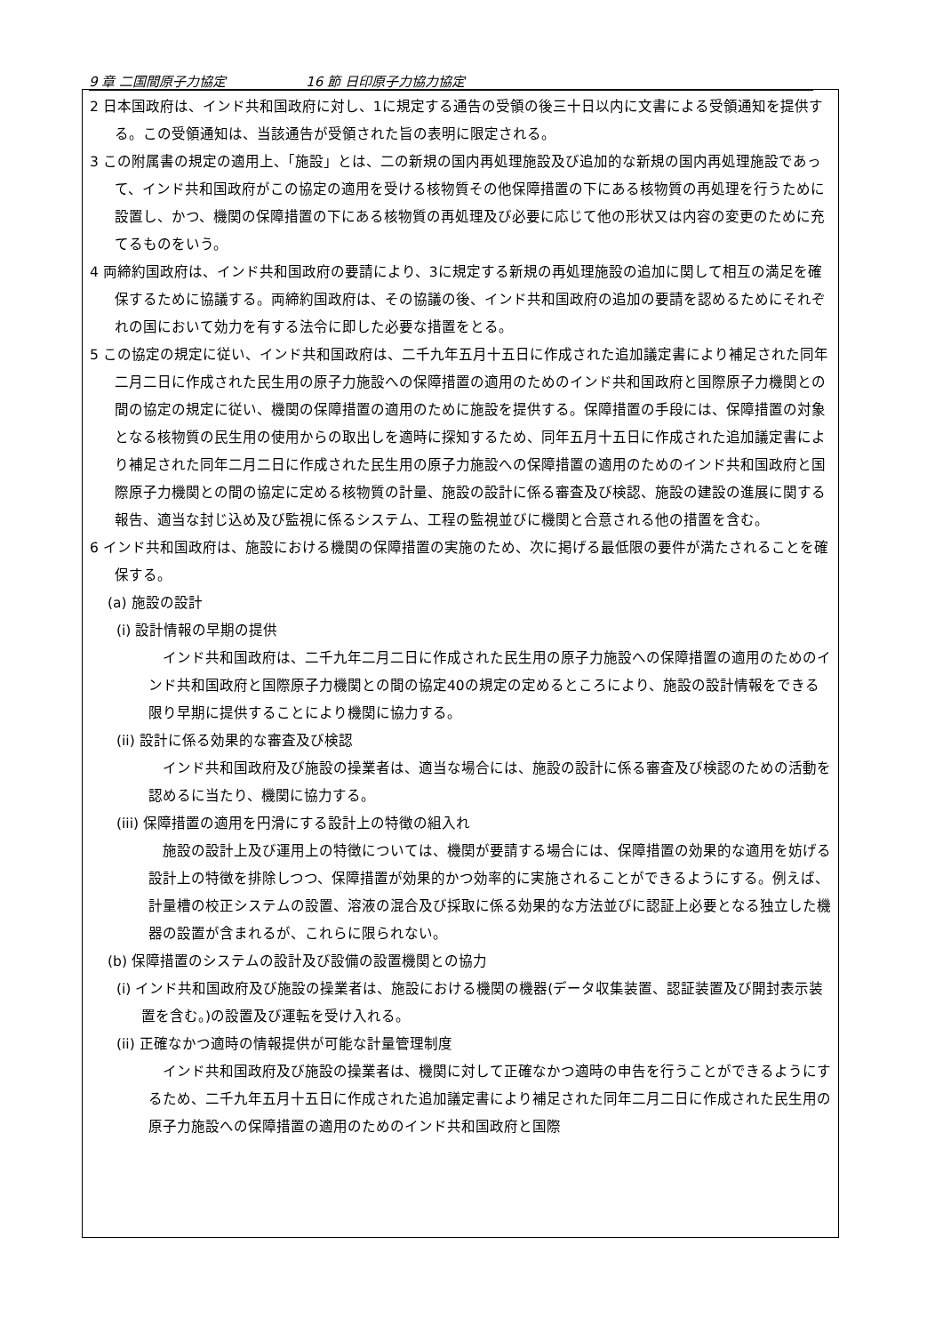9 章 二国間原子力協定 16 節 日印原子力協力協定
2 日本国政府は、インド共和国政府に対し、1に規定する通告の受領の後三十日以内に文書による受領通知を提供する。この受領通知は、当該通告が受領された旨の表明に限定される。
3 この附属書の規定の適用上、「施設」とは、二の新規の国内再処理施設及び追加的な新規の国内再処理施設であって、インド共和国政府がこの協定の適用を受ける核物質その他保障措置の下にある核物質の再処理を行うために設置し、かつ、機関の保障措置の下にある核物質の再処理及び必要に応じて他の形状又は内容の変更のために充てるものをいう。
4 両締約国政府は、インド共和国政府の要請により、3に規定する新規の再処理施設の追加に関して相互の満足を確保するために協議する。両締約国政府は、その協議の後、インド共和国政府の追加の要請を認めるためにそれぞれの国において効力を有する法令に即した必要な措置をとる。
5 この協定の規定に従い、インド共和国政府は、二千九年五月十五日に作成された追加議定書により補足された同年二月二日に作成された民生用の原子力施設への保障措置の適用のためのインド共和国政府と国際原子力機関との間の協定の規定に従い、機関の保障措置の適用のために施設を提供する。保障措置の手段には、保障措置の対象となる核物質の民生用の使用からの取出しを適時に探知するため、同年五月十五日に作成された追加議定書により補足された同年二月二日に作成された民生用の原子力施設への保障措置の適用のためのインド共和国政府と国際原子力機関との間の協定に定める核物質の計量、施設の設計に係る審査及び検認、施設の建設の進展に関する報告、適当な封じ込め及び監視に係るシステム、工程の監視並びに機関と合意される他の措置を含む。
6 インド共和国政府は、施設における機関の保障措置の実施のため、次に掲げる最低限の要件が満たされることを確保する。
(a) 施設の設計
(i) 設計情報の早期の提供
インド共和国政府は、二千九年二月二日に作成された民生用の原子力施設への保障措置の適用のためのインド共和国政府と国際原子力機関との間の協定40の規定の定めるところにより、施設の設計情報をできる限り早期に提供することにより機関に協力する。
(ii) 設計に係る効果的な審査及び検認
インド共和国政府及び施設の操業者は、適当な場合には、施設の設計に係る審査及び検認のための活動を認めるに当たり、機関に協力する。
(iii) 保障措置の適用を円滑にする設計上の特徴の組入れ
施設の設計上及び運用上の特徴については、機関が要請する場合には、保障措置の効果的な適用を妨げる設計上の特徴を排除しつつ、保障措置が効果的かつ効率的に実施されることができるようにする。例えば、計量槽の校正システムの設置、溶液の混合及び採取に係る効果的な方法並びに認証上必要となる独立した機器の設置が含まれるが、これらに限られない。
(b) 保障措置のシステムの設計及び設備の設置機関との協力
(i) インド共和国政府及び施設の操業者は、施設における機関の機器(データ収集装置、認証装置及び開封表示装置を含む。)の設置及び運転を受け入れる。
(ii) 正確なかつ適時の情報提供が可能な計量管理制度
インド共和国政府及び施設の操業者は、機関に対して正確なかつ適時の申告を行うことができるようにするため、二千九年五月十五日に作成された追加議定書により補足された同年二月二日に作成された民生用の原子力施設への保障措置の適用のためのインド共和国政府と国際